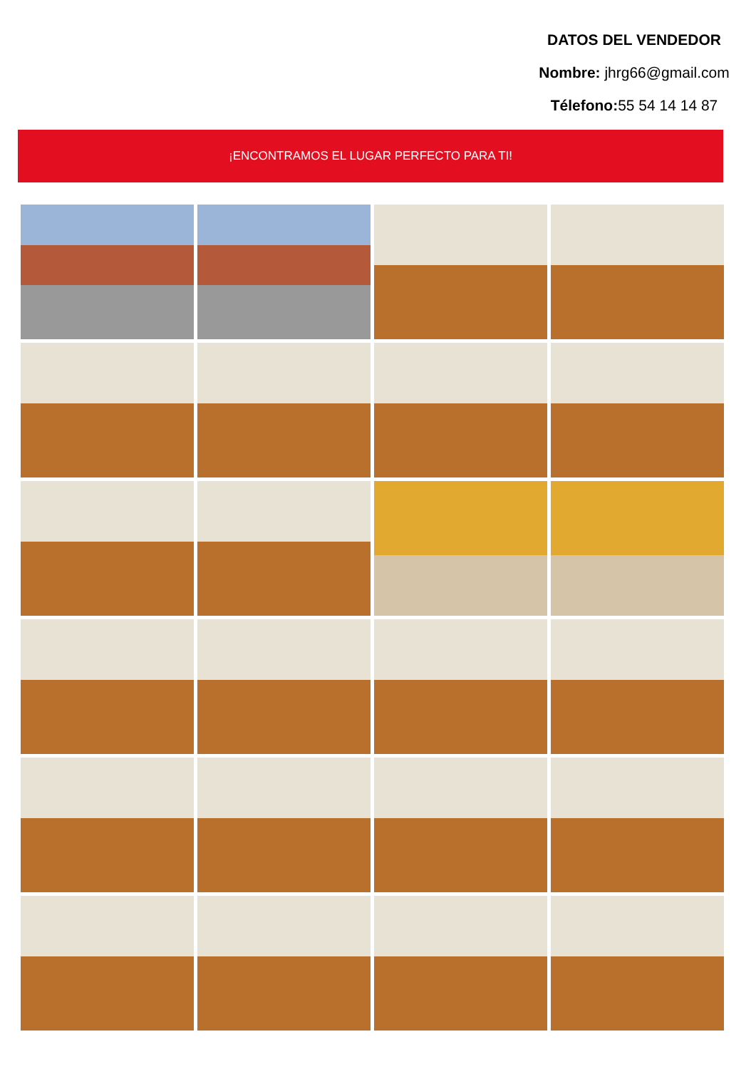DATOS DEL VENDEDOR
Nombre: jhrg66@gmail.com
Télefono: 55 54 14 14 87
¡ENCONTRAMOS EL LUGAR PERFECTO PARA TI!